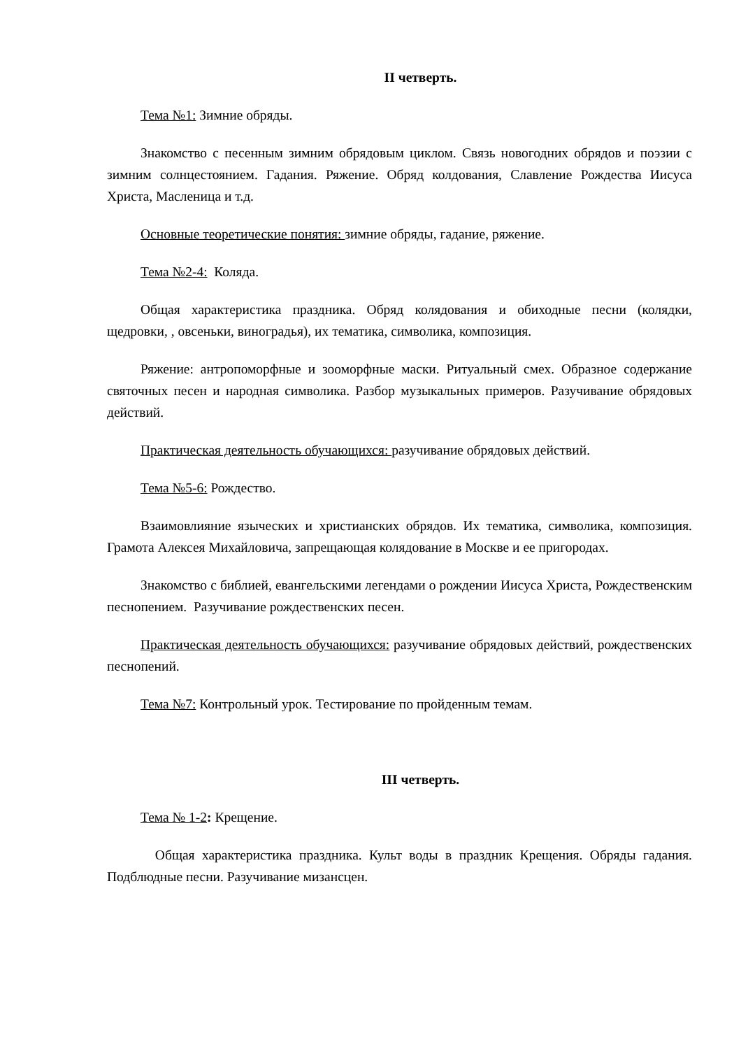II четверть.
Тема №1: Зимние обряды.
Знакомство с песенным зимним обрядовым циклом. Связь новогодних обрядов и поэзии с зимним солнцестоянием. Гадания. Ряжение. Обряд колдования, Славление Рождества Иисуса Христа, Масленица и т.д.
Основные теоретические понятия: зимние обряды, гадание, ряжение.
Тема №2-4: Коляда.
Общая характеристика праздника. Обряд колядования и обиходные песни (колядки, щедровки, , овсеньки, виноградья), их тематика, символика, композиция.
Ряжение: антропоморфные и зооморфные маски. Ритуальный смех. Образное содержание святочных песен и народная символика. Разбор музыкальных примеров. Разучивание обрядовых действий.
Практическая деятельность обучающихся: разучивание обрядовых действий.
Тема №5-6: Рождество.
Взаимовлияние языческих и христианских обрядов. Их тематика, символика, композиция. Грамота Алексея Михайловича, запрещающая колядование в Москве и ее пригородах.
Знакомство с библией, евангельскими легендами о рождении Иисуса Христа, Рождественским песнопением. Разучивание рождественских песен.
Практическая деятельность обучающихся: разучивание обрядовых действий, рождественских песнопений.
Тема №7: Контрольный урок. Тестирование по пройденным темам.
III четверть.
Тема № 1-2: Крещение.
Общая характеристика праздника. Культ воды в праздник Крещения. Обряды гадания. Подблюдные песни. Разучивание мизансцен.